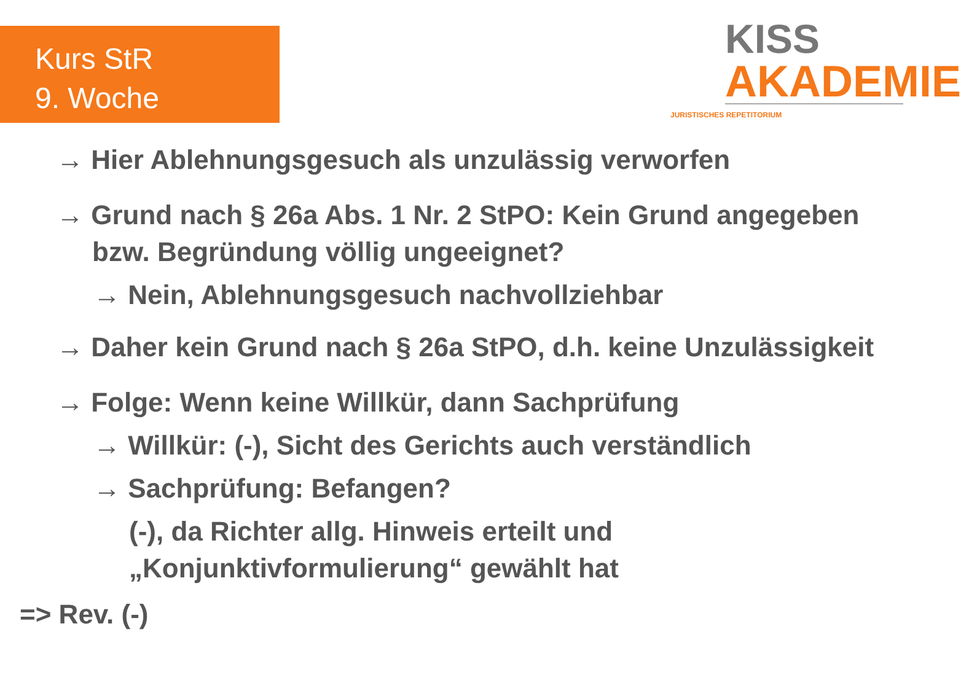Kurs StR
9. Woche
KISS
AKADEMIE
JURISTISCHES REPETITORIUM
→ Hier Ablehnungsgesuch als unzulässig verworfen
→ Grund nach § 26a Abs. 1 Nr. 2 StPO: Kein Grund angegeben bzw. Begründung völlig ungeeignet?
→ Nein, Ablehnungsgesuch nachvollziehbar
→ Daher kein Grund nach § 26a StPO, d.h. keine Unzulässigkeit
→ Folge: Wenn keine Willkür, dann Sachprüfung
→ Willkür: (-), Sicht des Gerichts auch verständlich
→ Sachprüfung: Befangen?
(-), da Richter allg. Hinweis erteilt und
„Konjunktivformulierung“ gewählt hat
=> Rev. (-)